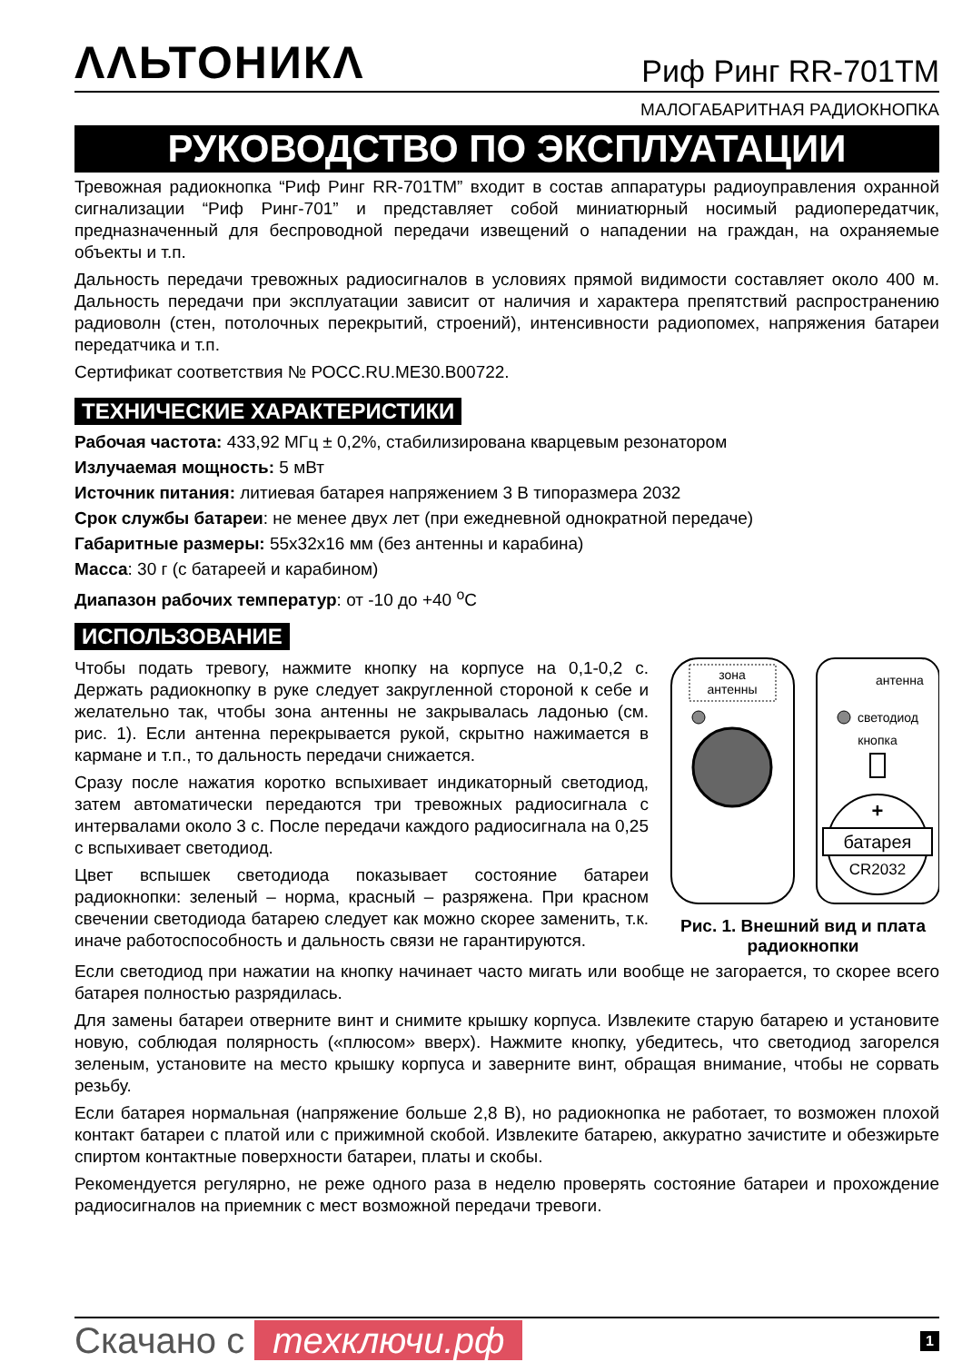ΛΛЬТОНИКΛ
Риф Ринг RR-701TM
МАЛОГАБАРИТНАЯ РАДИОКНОПКА
РУКОВОДСТВО ПО ЭКСПЛУАТАЦИИ
Тревожная радиокнопка “Риф Ринг RR-701TM” входит в состав аппаратуры радиоуправления охранной сигнализации “Риф Ринг-701” и представляет собой миниатюрный носимый радиопередатчик, предназначенный для беспроводной передачи извещений о нападении на граждан, на охраняемые объекты и т.п.
Дальность передачи тревожных радиосигналов в условиях прямой видимости составляет около 400 м. Дальность передачи при эксплуатации зависит от наличия и характера препятствий распространению радиоволн (стен, потолочных перекрытий, строений), интенсивности радиопомех, напряжения батареи передатчика и т.п.
Сертификат соответствия № РОСС.RU.ME30.B00722.
ТЕХНИЧЕСКИЕ ХАРАКТЕРИСТИКИ
Рабочая частота: 433,92 МГц ± 0,2%, стабилизирована кварцевым резонатором
Излучаемая мощность: 5 мВт
Источник питания: литиевая батарея напряжением 3 В типоразмера 2032
Срок службы батареи: не менее двух лет (при ежедневной однократной передаче)
Габаритные размеры: 55х32х16 мм (без антенны и карабина)
Масса: 30 г (с батареей и карабином)
Диапазон рабочих температур: от -10 до +40 <sup>o</sup>C
ИСПОЛЬЗОВАНИЕ
Чтобы подать тревогу, нажмите кнопку на корпусе на 0,1-0,2 с. Держать радиокнопку в руке следует закругленной стороной к себе и желательно так, чтобы зона антенны не закрывалась ладонью (см. рис. 1). Если антенна перекрывается рукой, скрытно нажимается в кармане и т.п., то дальность передачи снижается.
Сразу после нажатия коротко вспыхивает индикаторный светодиод, затем автоматически передаются три тревожных радиосигнала с интервалами около 3 с. После передачи каждого радиосигнала на 0,25 с вспыхивает светодиод.
Цвет вспышек светодиода показывает состояние батареи радиокнопки: зеленый – норма, красный – разряжена. При красном свечении светодиода батарею следует как можно скорее заменить, т.к. иначе работоспособность и дальность связи не гарантируются.
зона
антенны
антенна
светодиод
кнопка
+
батарея
CR2032
Рис. 1. Внешний вид и плата радиокнопки
Если светодиод при нажатии на кнопку начинает часто мигать или вообще не загорается, то скорее всего батарея полностью разрядилась.
Для замены батареи отверните винт и снимите крышку корпуса. Извлеките старую батарею и установите новую, соблюдая полярность («плюсом» вверх). Нажмите кнопку, убедитесь, что светодиод загорелся зеленым, установите на место крышку корпуса и заверните винт, обращая внимание, чтобы не сорвать резьбу.
Если батарея нормальная (напряжение больше 2,8 В), но радиокнопка не работает, то возможен плохой контакт батареи с платой или с прижимной скобой. Извлеките батарею, аккуратно зачистите и обезжирьте спиртом контактные поверхности батареи, платы и скобы.
Рекомендуется регулярно, не реже одного раза в неделю проверять состояние батареи и прохождение радиосигналов на приемник с мест возможной передачи тревоги.
Скачано с тexключи.рф
1